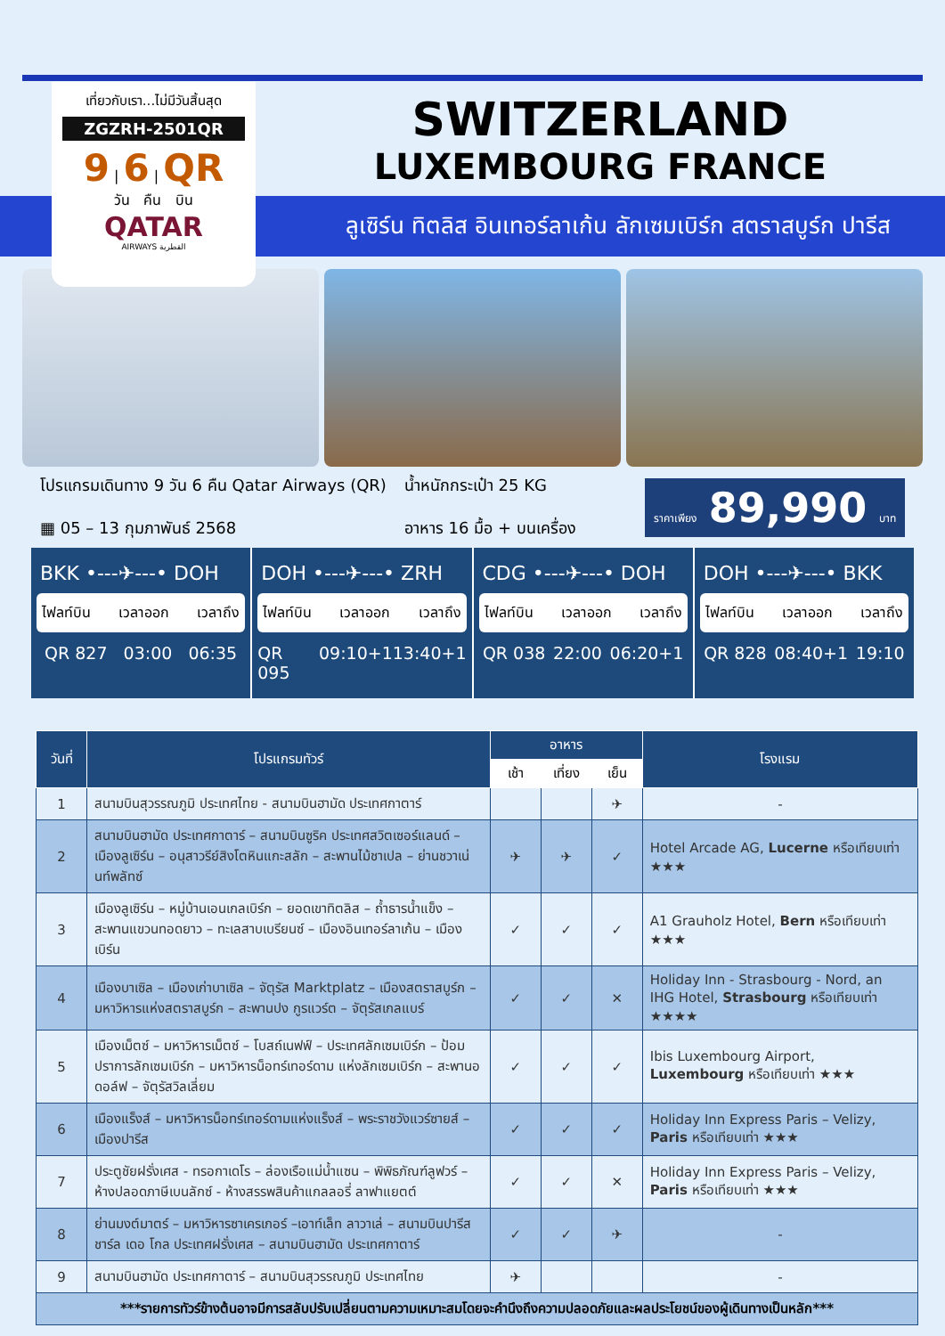เที่ยวกับเรา...ไม่มีวันสิ้นสุด
ZGZRH-2501QR
9 | 6 | QR
วัน คืน บิน
QATAR
AIRWAYS القطرية
SWITZERLAND
LUXEMBOURG FRANCE
ลูเซิร์น ทิตลิส อินเทอร์ลาเก้น ลักเซมเบิร์ก สตราสบูร์ก ปารีส
โปรแกรมเดินทาง 9 วัน 6 คืน Qatar Airways (QR)
▦ 05 – 13 กุมภาพันธ์ 2568
น้ำหนักกระเป๋า 25 KG
อาหาร 16 มื้อ + บนเครื่อง
ราคาเพียง 89,990 บาท
BKK •---✈---• DOH
ไฟลท์บิน เวลาออก เวลาถึง
QR 827 03:00 06:35
DOH •---✈---• ZRH
ไฟลท์บิน เวลาออก เวลาถึง
QR 095 09:10+1 13:40+1
CDG •---✈---• DOH
ไฟลท์บิน เวลาออก เวลาถึง
QR 038 22:00 06:20+1
DOH •---✈---• BKK
ไฟลท์บิน เวลาออก เวลาถึง
QR 828 08:40+1 19:10
| วันที่ | โปรแกรมทัวร์ | อาหาร | | | โรงแรม |
| --- | --- | --- | --- | --- | --- |
| | | เช้า | เที่ยง | เย็น | |
| 1 | สนามบินสุวรรณภูมิ ประเทศไทย - สนามบินฮามัด ประเทศกาตาร์ | | | ✈ | - |
| 2 | สนามบินฮามัด ประเทศกาตาร์ – สนามบินซูริค ประเทศสวิตเซอร์แลนด์ – เมืองลูเซิร์น – อนุสาวรีย์สิงโตหินแกะสลัก – สะพานไม้ชาเปล – ย่านชวาเน่นท์พลัทซ์ | ✈ | ✈ | ✓ | Hotel Arcade AG, Lucerne หรือเทียบเท่า ★★★ |
| 3 | เมืองลูเซิร์น – หมู่บ้านเอนเกลเบิร์ก – ยอดเขาทิตลิส – ถ้ำธารน้ำแข็ง – สะพานแขวนทอดยาว – ทะเลสาบเบรียนซ์ – เมืองอินเทอร์ลาเก้น – เมืองเบิร์น | ✓ | ✓ | ✓ | A1 Grauholz Hotel, Bern หรือเทียบเท่า ★★★ |
| 4 | เมืองบาเซิล – เมืองเก่าบาเซิล – จัตุรัส Marktplatz – เมืองสตราสบูร์ก – มหาวิหารแห่งสตราสบูร์ก – สะพานปง กูรแวร์ต – จัตุรัสเกลแบร์ | ✓ | ✓ | ✕ | Holiday Inn - Strasbourg - Nord, an IHG Hotel, Strasbourg หรือเทียบเท่า ★★★★ |
| 5 | เมืองเม็ตซ์ – มหาวิหารเม็ตซ์ – โบสถ์เนฟฟ์ – ประเทศลักเซมเบิร์ก – ป้อมปราการลักเซมเบิร์ก – มหาวิหารน็อทร์เทอร์ดาม แห่งลักเซมเบิร์ก – สะพานอดอล์ฟ – จัตุรัสวิลเลี่ยม | ✓ | ✓ | ✓ | Ibis Luxembourg Airport, Luxembourg หรือเทียบเท่า ★★★ |
| 6 | เมืองแร็งส์ – มหาวิหารน็อทร์เทอร์ดามแห่งแร็งส์ – พระราชวังแวร์ซายส์ – เมืองปารีส | ✓ | ✓ | ✓ | Holiday Inn Express Paris – Velizy, Paris หรือเทียบเท่า ★★★ |
| 7 | ประตูชัยฝรั่งเศส - ทรอกาเดโร – ล่องเรือแม่น้ำแซน – พิพิธภัณฑ์ลูฟวร์ – ห้างปลอดภาษีเบนลักซ์ - ห้างสรรพสินค้าแกลลอรี่ ลาฟาแยตต์ | ✓ | ✓ | ✕ | Holiday Inn Express Paris – Velizy, Paris หรือเทียบเท่า ★★★ |
| 8 | ย่านมงต์มาตร์ – มหาวิหารซาเครเกอร์ –เอาท์เล็ท ลาวาเล่ – สนามบินปารีส ชาร์ล เดอ โกล ประเทศฝรั่งเศส – สนามบินฮามัด ประเทศกาตาร์ | ✓ | ✓ | ✈ | - |
| 9 | สนามบินฮามัด ประเทศกาตาร์ – สนามบินสุวรรณภูมิ ประเทศไทย | ✈ | | | - |
| ***รายการทัวร์ข้างต้นอาจมีการสลับปรับเปลี่ยนตามความเหมาะสมโดยจะคำนึงถึงความปลอดภัยและผลประโยชน์ของผู้เดินทางเป็นหลัก*** | | | | | |